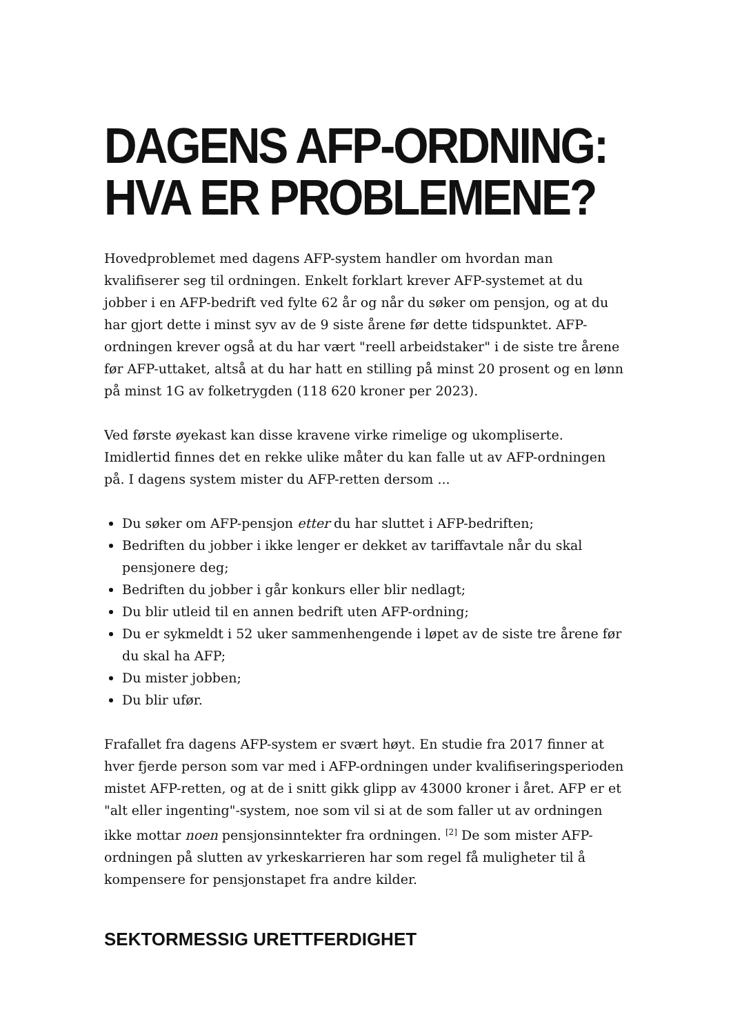DAGENS AFP-ORDNING: HVA ER PROBLEMENE?
Hovedproblemet med dagens AFP-system handler om hvordan man kvalifiserer seg til ordningen. Enkelt forklart krever AFP-systemet at du jobber i en AFP-bedrift ved fylte 62 år og når du søker om pensjon, og at du har gjort dette i minst syv av de 9 siste årene før dette tidspunktet. AFP-ordningen krever også at du har vært "reell arbeidstaker" i de siste tre årene før AFP-uttaket, altså at du har hatt en stilling på minst 20 prosent og en lønn på minst 1G av folketrygden (118 620 kroner per 2023).
Ved første øyekast kan disse kravene virke rimelige og ukompliserte. Imidlertid finnes det en rekke ulike måter du kan falle ut av AFP-ordningen på. I dagens system mister du AFP-retten dersom ...
Du søker om AFP-pensjon etter du har sluttet i AFP-bedriften;
Bedriften du jobber i ikke lenger er dekket av tariffavtale når du skal pensjonere deg;
Bedriften du jobber i går konkurs eller blir nedlagt;
Du blir utleid til en annen bedrift uten AFP-ordning;
Du er sykmeldt i 52 uker sammenhengende i løpet av de siste tre årene før du skal ha AFP;
Du mister jobben;
Du blir ufør.
Frafallet fra dagens AFP-system er svært høyt. En studie fra 2017 finner at hver fjerde person som var med i AFP-ordningen under kvalifiseringsperioden mistet AFP-retten, og at de i snitt gikk glipp av 43000 kroner i året. AFP er et "alt eller ingenting"-system, noe som vil si at de som faller ut av ordningen ikke mottar noen pensjonsinntekter fra ordningen. <sup>[2]</sup> De som mister AFP-ordningen på slutten av yrkeskarrieren har som regel få muligheter til å kompensere for pensjonstapet fra andre kilder.
SEKTORMESSIG URETTFERDIGHET